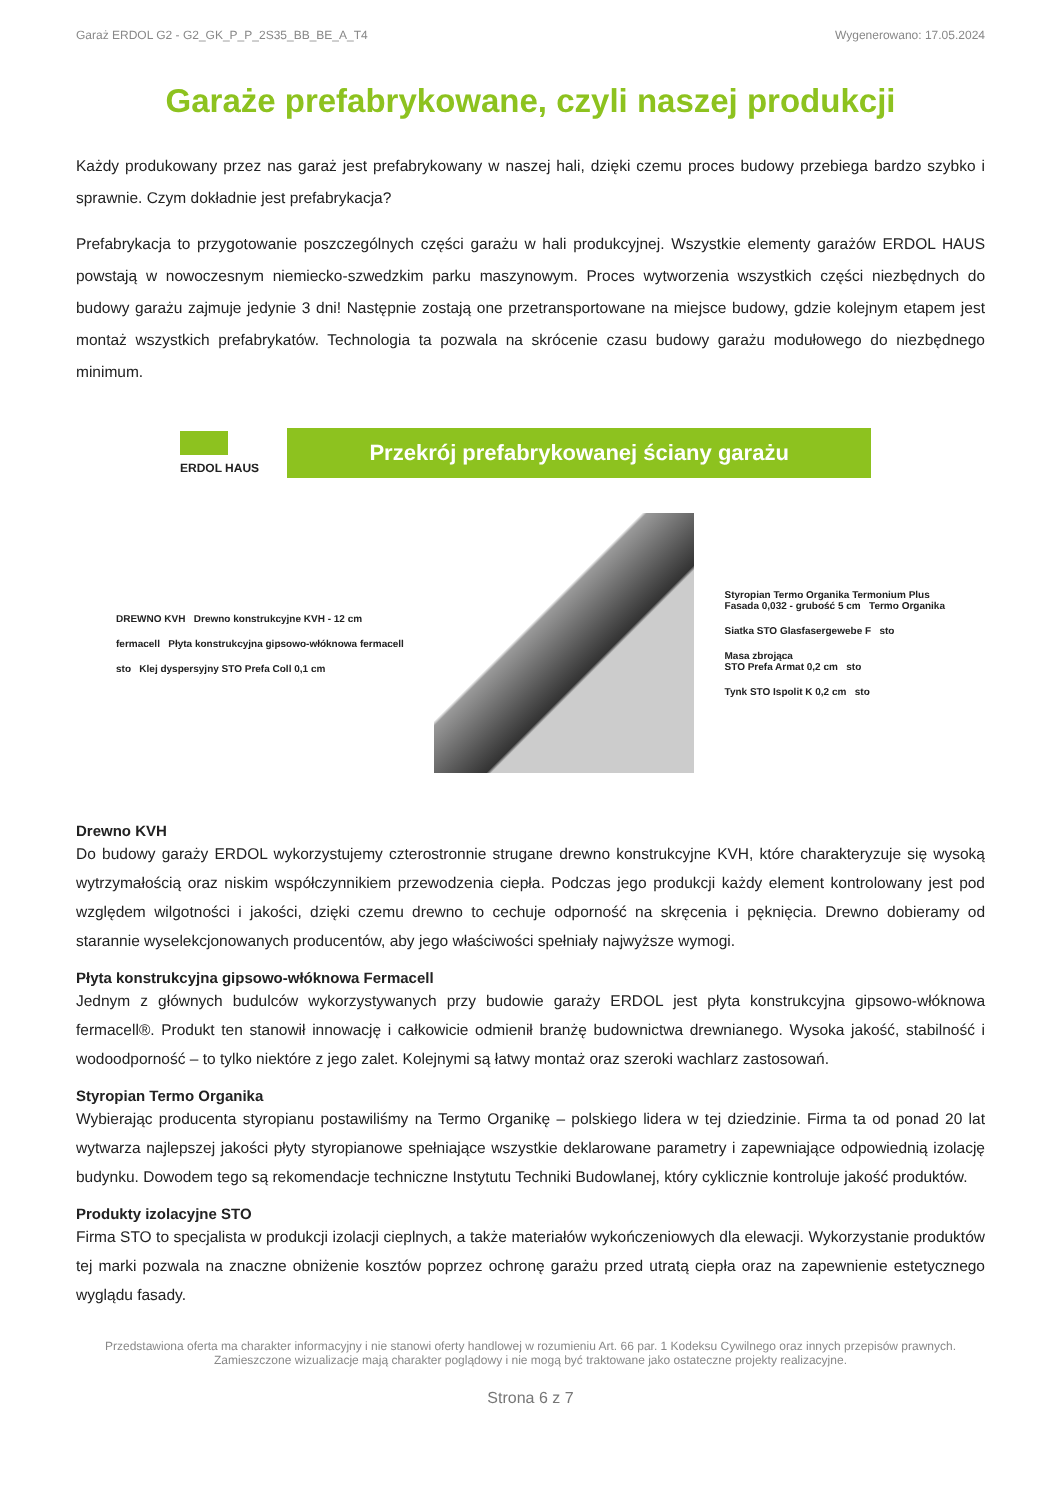Garaż ERDOL G2 - G2_GK_P_P_2S35_BB_BE_A_T4 Wygenerowano: 17.05.2024
Garaże prefabrykowane, czyli naszej produkcji
Każdy produkowany przez nas garaż jest prefabrykowany w naszej hali, dzięki czemu proces budowy przebiega bardzo szybko i sprawnie. Czym dokładnie jest prefabrykacja?
Prefabrykacja to przygotowanie poszczególnych części garażu w hali produkcyjnej. Wszystkie elementy garażów ERDOL HAUS powstają w nowoczesnym niemiecko-szwedzkim parku maszynowym. Proces wytworzenia wszystkich części niezbędnych do budowy garażu zajmuje jedynie 3 dni! Następnie zostają one przetransportowane na miejsce budowy, gdzie kolejnym etapem jest montaż wszystkich prefabrykatów. Technologia ta pozwala na skrócenie czasu budowy garażu modułowego do niezbędnego minimum.
ERDOL HAUS
Przekrój prefabrykowanej ściany garażu
DREWNO KVH Drewno konstrukcyjne KVH - 12 cm
fermacell Płyta konstrukcyjna gipsowo-włóknowa fermacell
sto Klej dyspersyjny STO Prefa Coll 0,1 cm
Styropian Termo Organika Termonium Plus
Fasada 0,032 - grubość 5 cm Termo Organika
Siatka STO Glasfasergewebe F sto
Masa zbrojąca
STO Prefa Armat 0,2 cm sto
Tynk STO Ispolit K 0,2 cm sto
Drewno KVH
Do budowy garaży ERDOL wykorzystujemy czterostronnie strugane drewno konstrukcyjne KVH, które charakteryzuje się wysoką wytrzymałością oraz niskim współczynnikiem przewodzenia ciepła. Podczas jego produkcji każdy element kontrolowany jest pod względem wilgotności i jakości, dzięki czemu drewno to cechuje odporność na skręcenia i pęknięcia. Drewno dobieramy od starannie wyselekcjonowanych producentów, aby jego właściwości spełniały najwyższe wymogi.
Płyta konstrukcyjna gipsowo-włóknowa Fermacell
Jednym z głównych budulców wykorzystywanych przy budowie garaży ERDOL jest płyta konstrukcyjna gipsowo-włóknowa fermacell®. Produkt ten stanowił innowację i całkowicie odmienił branżę budownictwa drewnianego. Wysoka jakość, stabilność i wodoodporność – to tylko niektóre z jego zalet. Kolejnymi są łatwy montaż oraz szeroki wachlarz zastosowań.
Styropian Termo Organika
Wybierając producenta styropianu postawiliśmy na Termo Organikę – polskiego lidera w tej dziedzinie. Firma ta od ponad 20 lat wytwarza najlepszej jakości płyty styropianowe spełniające wszystkie deklarowane parametry i zapewniające odpowiednią izolację budynku. Dowodem tego są rekomendacje techniczne Instytutu Techniki Budowlanej, który cyklicznie kontroluje jakość produktów.
Produkty izolacyjne STO
Firma STO to specjalista w produkcji izolacji cieplnych, a także materiałów wykończeniowych dla elewacji. Wykorzystanie produktów tej marki pozwala na znaczne obniżenie kosztów poprzez ochronę garażu przed utratą ciepła oraz na zapewnienie estetycznego wyglądu fasady.
Przedstawiona oferta ma charakter informacyjny i nie stanowi oferty handlowej w rozumieniu Art. 66 par. 1 Kodeksu Cywilnego oraz innych przepisów prawnych. Zamieszczone wizualizacje mają charakter poglądowy i nie mogą być traktowane jako ostateczne projekty realizacyjne.
Strona 6 z 7